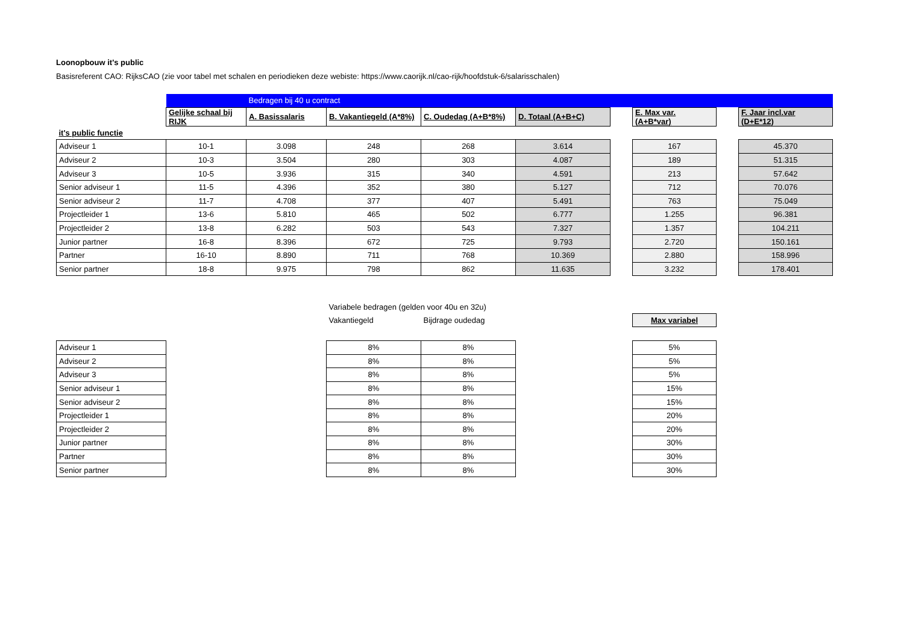Loonopbouw it's public
Basisreferent CAO: RijksCAO (zie voor tabel met schalen en periodieken deze webiste: https://www.caorijk.nl/cao-rijk/hoofdstuk-6/salarisschalen)
| | | Bedragen bij 40 u contract | | | | | | | |
| | Gelijke schaal bij RIJK | A. Basissalaris | B. Vakantiegeld (A*8%) | C. Oudedag (A+B*8%) | D. Totaal (A+B+C) | | E. Max var. (A+B*var) | | F. Jaar incl.var (D+E*12) |
| it's public functie | | | | | | | | | |
| Adviseur 1 | 10-1 | 3.098 | 248 | 268 | 3.614 | | 167 | | 45.370 |
| Adviseur 2 | 10-3 | 3.504 | 280 | 303 | 4.087 | | 189 | | 51.315 |
| Adviseur 3 | 10-5 | 3.936 | 315 | 340 | 4.591 | | 213 | | 57.642 |
| Senior adviseur 1 | 11-5 | 4.396 | 352 | 380 | 5.127 | | 712 | | 70.076 |
| Senior adviseur 2 | 11-7 | 4.708 | 377 | 407 | 5.491 | | 763 | | 75.049 |
| Projectleider 1 | 13-6 | 5.810 | 465 | 502 | 6.777 | | 1.255 | | 96.381 |
| Projectleider 2 | 13-8 | 6.282 | 503 | 543 | 7.327 | | 1.357 | | 104.211 |
| Junior partner | 16-8 | 8.396 | 672 | 725 | 9.793 | | 2.720 | | 150.161 |
| Partner | 16-10 | 8.890 | 711 | 768 | 10.369 | | 2.880 | | 158.996 |
| Senior partner | 18-8 | 9.975 | 798 | 862 | 11.635 | | 3.232 | | 178.401 |
| | | Variabele bedragen (gelden voor 40u en 32u) | | | |
| | | Vakantiegeld | Bijdrage oudedag | | Max variabel |
| Adviseur 1 | | 8% | 8% | | 5% |
| Adviseur 2 | | 8% | 8% | | 5% |
| Adviseur 3 | | 8% | 8% | | 5% |
| Senior adviseur 1 | | 8% | 8% | | 15% |
| Senior adviseur 2 | | 8% | 8% | | 15% |
| Projectleider 1 | | 8% | 8% | | 20% |
| Projectleider 2 | | 8% | 8% | | 20% |
| Junior partner | | 8% | 8% | | 30% |
| Partner | | 8% | 8% | | 30% |
| Senior partner | | 8% | 8% | | 30% |